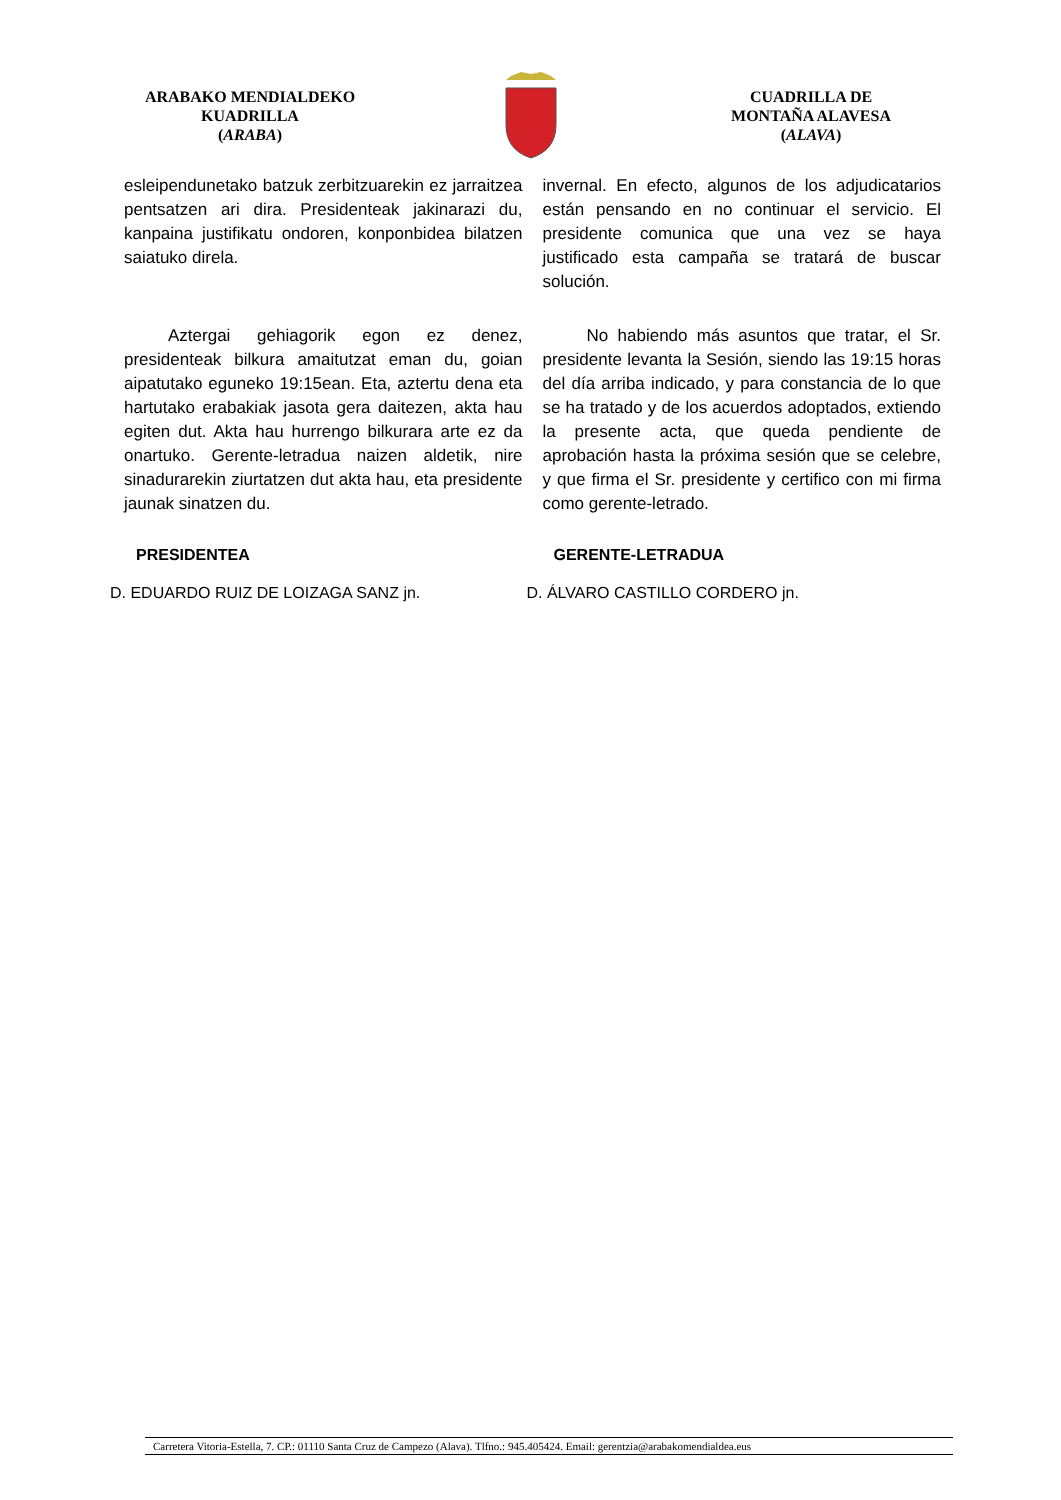ARABAKO MENDIALDEKO
KUADRILLA
(ARABA)
CUADRILLA DE
MONTAÑA ALAVESA
(ALAVA)
esleipendunetako batzuk zerbitzuarekin ez jarraitzea pentsatzen ari dira. Presidenteak jakinarazi du, kanpaina justifikatu ondoren, konponbidea bilatzen saiatuko direla.
Aztergai gehiagorik egon ez denez, presidenteak bilkura amaitutzat eman du, goian aipatutako eguneko 19:15ean. Eta, aztertu dena eta hartutako erabakiak jasota gera daitezen, akta hau egiten dut. Akta hau hurrengo bilkurara arte ez da onartuko. Gerente-letradua naizen aldetik, nire sinadurarekin ziurtatzen dut akta hau, eta presidente jaunak sinatzen du.
invernal. En efecto, algunos de los adjudicatarios están pensando en no continuar el servicio. El presidente comunica que una vez se haya justificado esta campaña se tratará de buscar solución.
No habiendo más asuntos que tratar, el Sr. presidente levanta la Sesión, siendo las 19:15 horas del día arriba indicado, y para constancia de lo que se ha tratado y de los acuerdos adoptados, extiendo la presente acta, que queda pendiente de aprobación hasta la próxima sesión que se celebre, y que firma el Sr. presidente y certifico con mi firma como gerente-letrado.
PRESIDENTEA GERENTE-LETRADUA
D. EDUARDO RUIZ DE LOIZAGA SANZ jn.
D. ÁLVARO CASTILLO CORDERO jn.
Carretera Vitoria-Estella, 7. CP.: 01110 Santa Cruz de Campezo (Alava). Tlfno.: 945.405424. Email: gerentzia@arabakomendialdea.eus